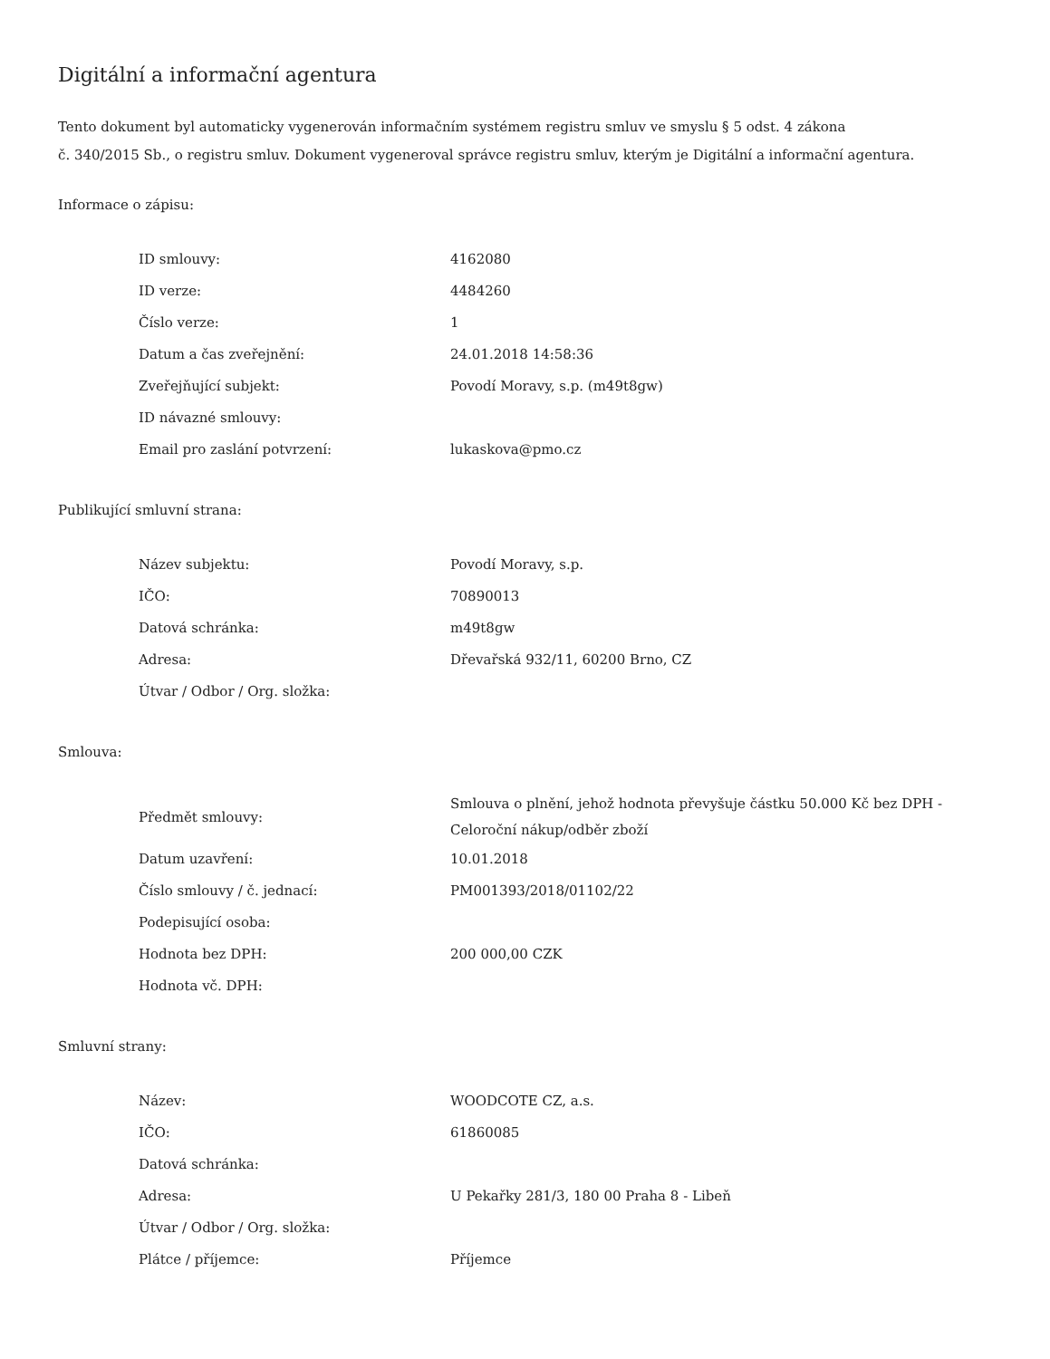Digitální a informační agentura
Tento dokument byl automaticky vygenerován informačním systémem registru smluv ve smyslu § 5 odst. 4 zákona
č. 340/2015 Sb., o registru smluv. Dokument vygeneroval správce registru smluv, kterým je Digitální a informační agentura.
Informace o zápisu:
| ID smlouvy: | 4162080 |
| ID verze: | 4484260 |
| Číslo verze: | 1 |
| Datum a čas zveřejnění: | 24.01.2018 14:58:36 |
| Zveřejňující subjekt: | Povodí Moravy, s.p. (m49t8gw) |
| ID návazné smlouvy: | |
| Email pro zaslání potvrzení: | lukaskova@pmo.cz |
Publikující smluvní strana:
| Název subjektu: | Povodí Moravy, s.p. |
| IČO: | 70890013 |
| Datová schránka: | m49t8gw |
| Adresa: | Dřevařská 932/11, 60200 Brno, CZ |
| Útvar / Odbor / Org. složka: | |
Smlouva:
| Předmět smlouvy: | Smlouva o plnění, jehož hodnota převyšuje částku 50.000 Kč bez DPH - Celoroční nákup/odběr zboží |
| Datum uzavření: | 10.01.2018 |
| Číslo smlouvy / č. jednací: | PM001393/2018/01102/22 |
| Podepisující osoba: | |
| Hodnota bez DPH: | 200 000,00 CZK |
| Hodnota vč. DPH: | |
Smluvní strany:
| Název: | WOODCOTE CZ, a.s. |
| IČO: | 61860085 |
| Datová schránka: | |
| Adresa: | U Pekařky 281/3, 180 00 Praha 8 - Libeň |
| Útvar / Odbor / Org. složka: | |
| Plátce / příjemce: | Příjemce |